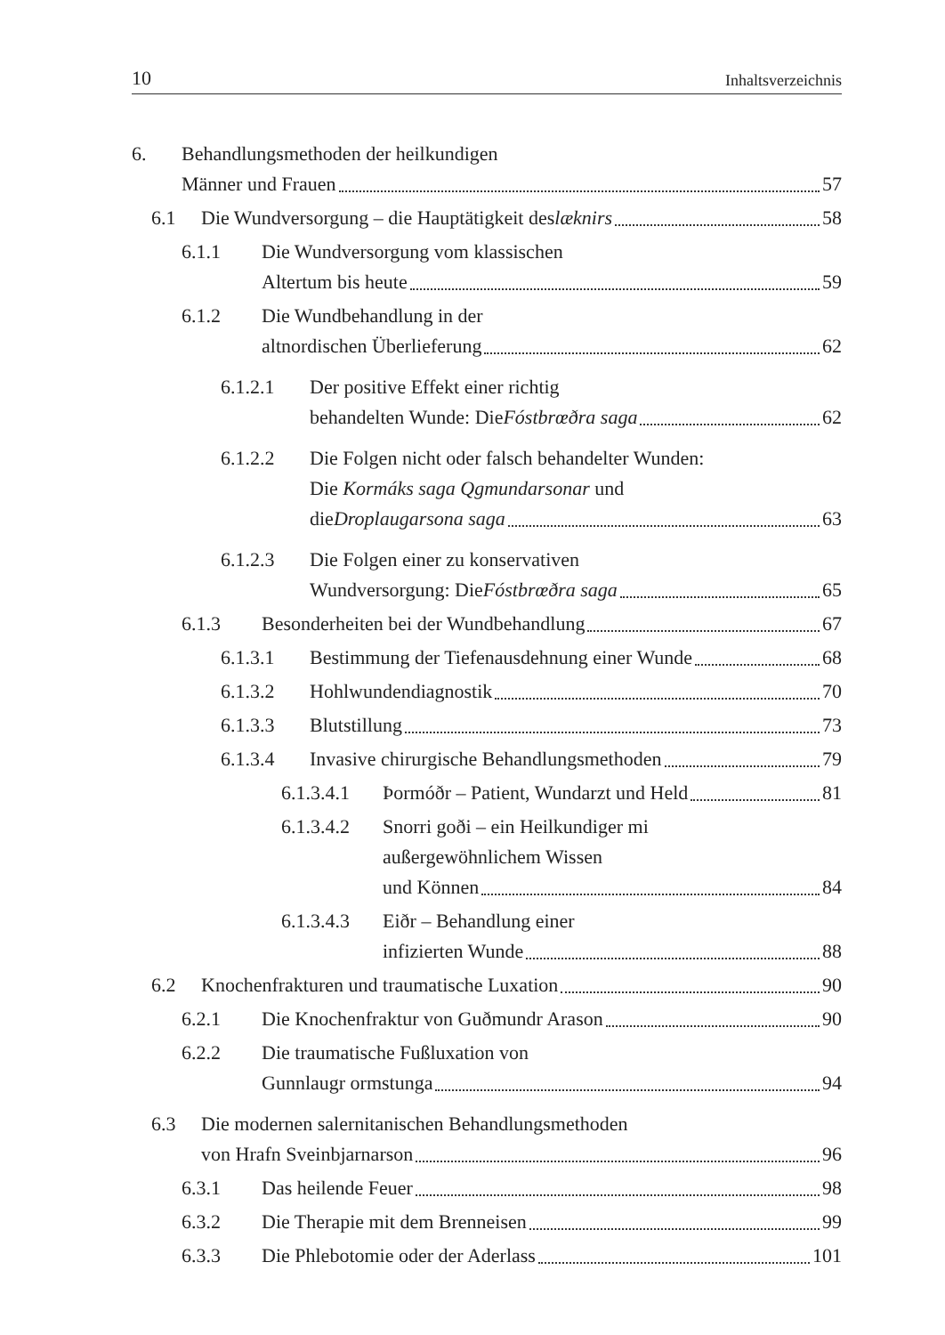10 Inhaltsverzeichnis
6. Behandlungsmethoden der heilkundigen
Männer und Frauen 57
6.1 Die Wundversorgung – die Hauptätigkeit des læknirs 58
6.1.1 Die Wundversorgung vom klassischen
Altertum bis heute 59
6.1.2 Die Wundbehandlung in der
altnordischen Überlieferung 62
6.1.2.1 Der positive Effekt einer richtig
behandelten Wunde: Die Fóstbrœðra saga 62
6.1.2.2 Die Folgen nicht oder falsch behandelter Wunden:
Die Kormáks saga Qgmundarsonar und
die Droplaugarsona saga 63
6.1.2.3 Die Folgen einer zu konservativen
Wundversorgung: Die Fóstbrœðra saga 65
6.1.3 Besonderheiten bei der Wundbehandlung 67
6.1.3.1 Bestimmung der Tiefenausdehnung einer Wunde 68
6.1.3.2 Hohlwundendiagnostik 70
6.1.3.3 Blutstillung 73
6.1.3.4 Invasive chirurgische Behandlungsmethoden 79
6.1.3.4.1
Þormóðr – Patient, Wundarzt und Held 81
6.1.3.4.2
Snorri goði – ein Heilkundiger mi
außergewöhnlichem Wissen
und Können 84
6.1.3.4.3
Eiðr – Behandlung einer
infizierten Wunde 88
6.2 Knochenfrakturen und traumatische Luxation 90
6.2.1 Die Knochenfraktur von Guðmundr Arason 90
6.2.2 Die traumatische Fußluxation von
Gunnlaugr ormstunga 94
6.3 Die modernen salernitanischen Behandlungsmethoden
von Hrafn Sveinbjarnarson 96
6.3.1 Das heilende Feuer 98
6.3.2 Die Therapie mit dem Brenneisen 99
6.3.3 Die Phlebotomie oder der Aderlass 101